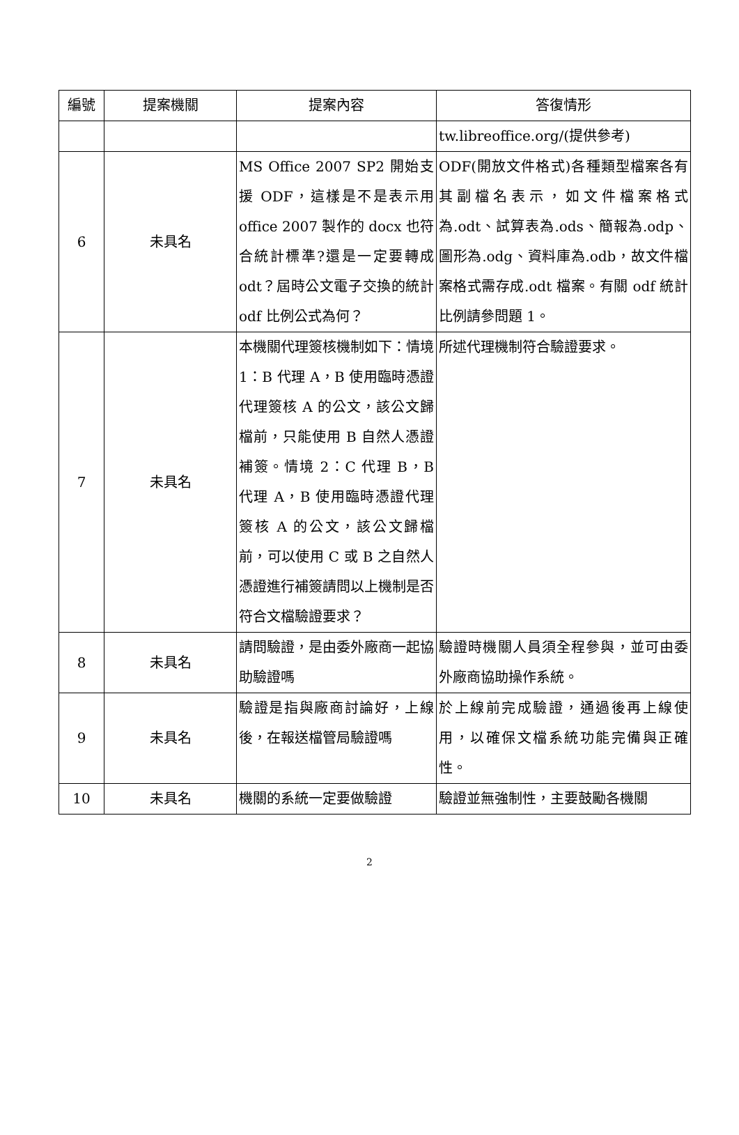| 編號 | 提案機關 | 提案內容 | 答復情形 |
| --- | --- | --- | --- |
| | | | tw.libreoffice.org/(提供參考) |
| 6 | 未具名 | MS Office 2007 SP2 開始支援 ODF，這樣是不是表示用 office 2007 製作的 docx 也符合統計標準?還是一定要轉成 odt？屆時公文電子交換的統計 odf 比例公式為何？ | ODF(開放文件格式)各種類型檔案各有其副檔名表示，如文件檔案格式為.odt、試算表為.ods、簡報為.odp、圖形為.odg、資料庫為.odb，故文件檔案格式需存成.odt 檔案。有關 odf 統計比例請參問題 1。 |
| 7 | 未具名 | 本機關代理簽核機制如下：情境 1：B 代理 A，B 使用臨時憑證代理簽核 A 的公文，該公文歸檔前，只能使用 B 自然人憑證補簽。情境 2：C 代理 B，B 代理 A，B 使用臨時憑證代理簽核 A 的公文，該公文歸檔前，可以使用 C 或 B 之自然人憑證進行補簽請問以上機制是否符合文檔驗證要求？ | 所述代理機制符合驗證要求。 |
| 8 | 未具名 | 請問驗證，是由委外廠商一起協助驗證嗎 | 驗證時機關人員須全程參與，並可由委外廠商協助操作系統。 |
| 9 | 未具名 | 驗證是指與廠商討論好，上線後，在報送檔管局驗證嗎 | 於上線前完成驗證，通過後再上線使用，以確保文檔系統功能完備與正確性。 |
| 10 | 未具名 | 機關的系統一定要做驗證 | 驗證並無強制性，主要鼓勵各機關 |
2